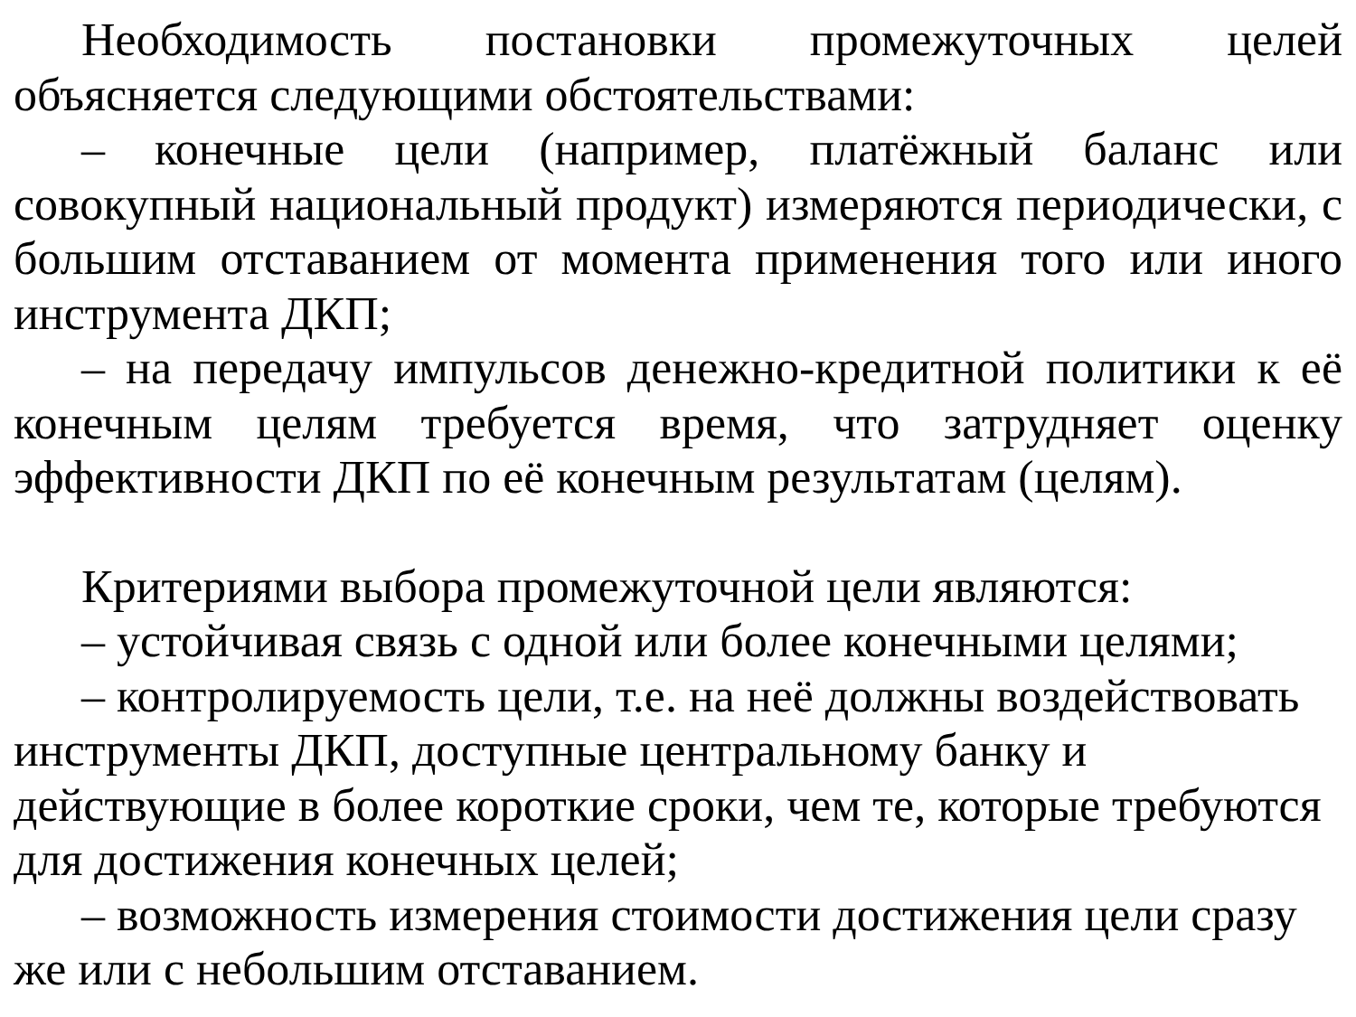Необходимость постановки промежуточных целей объясняется следующими обстоятельствами:
– конечные цели (например, платёжный баланс или совокупный национальный продукт) измеряются периодически, с большим отставанием от момента применения того или иного инструмента ДКП;
– на передачу импульсов денежно-кредитной политики к её конечным целям требуется время, что затрудняет оценку эффективности ДКП по её конечным результатам (целям).
Критериями выбора промежуточной цели являются:
– устойчивая связь с одной или более конечными целями;
– контролируемость цели, т.е. на неё должны воздействовать инструменты ДКП, доступные центральному банку и действующие в более короткие сроки, чем те, которые требуются для достижения конечных целей;
– возможность измерения стоимости достижения цели сразу же или с небольшим отставанием.